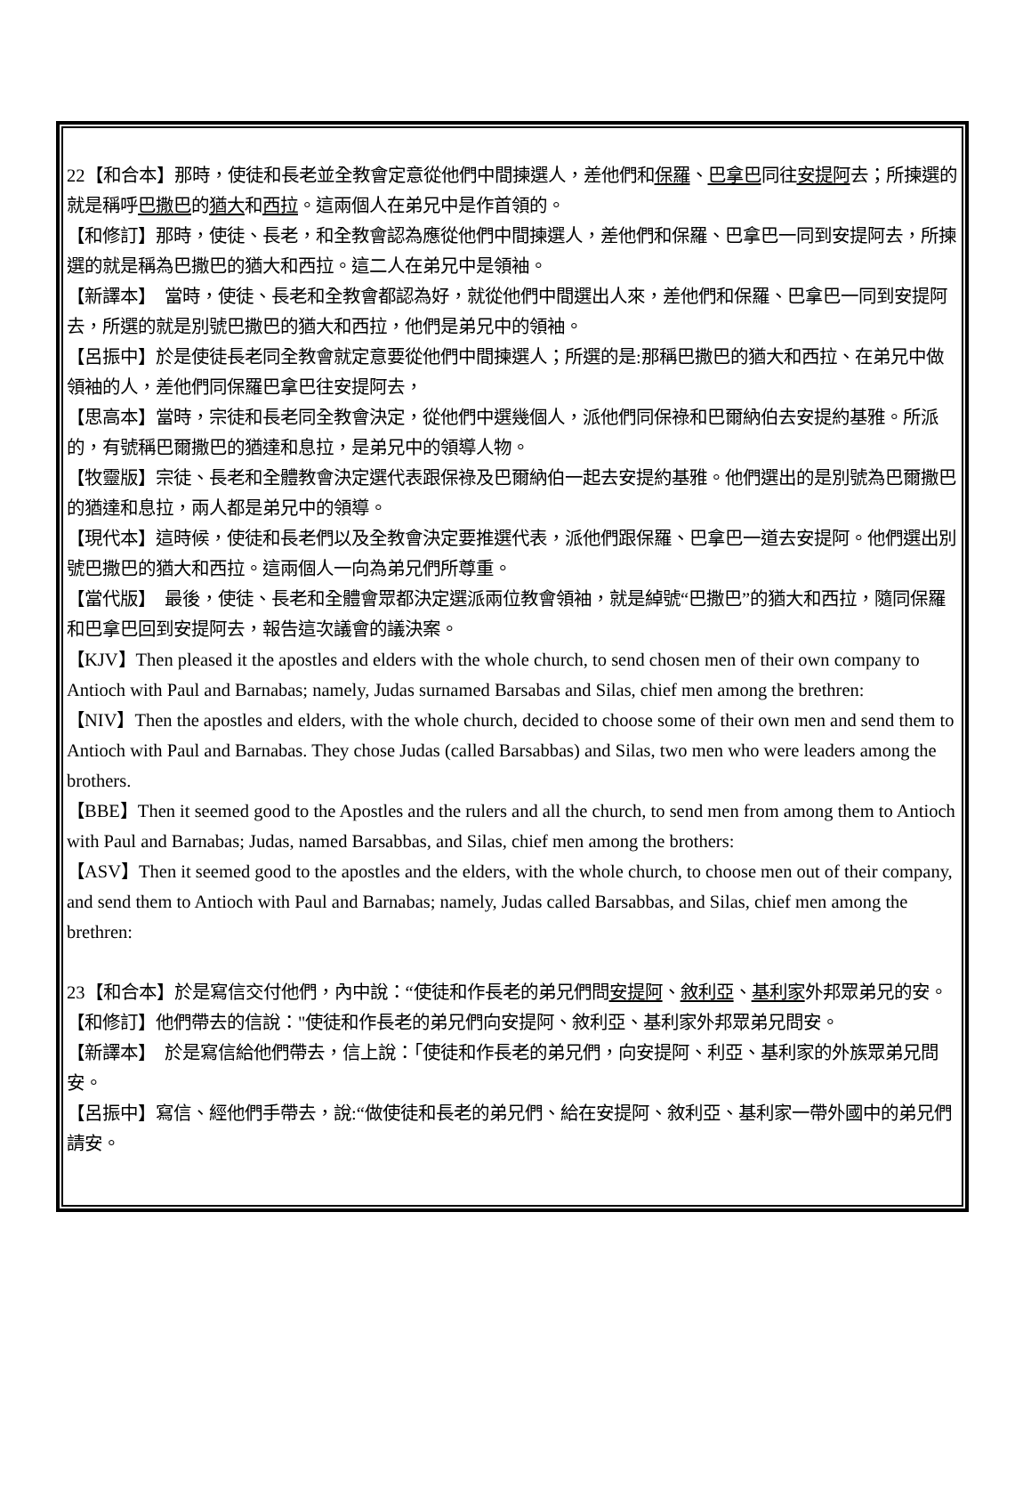22【和合本】那時，使徒和長老並全教會定意從他們中間揀選人，差他們和保羅、巴拿巴同往安提阿去；所揀選的就是稱呼巴撒巴的猶大和西拉。這兩個人在弟兄中是作首領的。
【和修訂】那時，使徒、長老，和全教會認為應從他們中間揀選人，差他們和保羅、巴拿巴一同到安提阿去，所揀選的就是稱為巴撒巴的猶大和西拉。這二人在弟兄中是領袖。
【新譯本】　當時，使徒、長老和全教會都認為好，就從他們中間選出人來，差他們和保羅、巴拿巴一同到安提阿去，所選的就是別號巴撒巴的猶大和西拉，他們是弟兄中的領袖。
【呂振中】於是使徒長老同全教會就定意要從他們中間揀選人；所選的是:那稱巴撒巴的猶大和西拉、在弟兄中做領袖的人，差他們同保羅巴拿巴往安提阿去，
【思高本】當時，宗徒和長老同全教會決定，從他們中選幾個人，派他們同保祿和巴爾納伯去安提約基雅。所派的，有號稱巴爾撒巴的猶達和息拉，是弟兄中的領導人物。
【牧靈版】宗徒、長老和全體教會決定選代表跟保祿及巴爾納伯一起去安提約基雅。他們選出的是別號為巴爾撒巴的猶達和息拉，兩人都是弟兄中的領導。
【現代本】這時候，使徒和長老們以及全教會決定要推選代表，派他們跟保羅、巴拿巴一道去安提阿。他們選出別號巴撒巴的猶大和西拉。這兩個人一向為弟兄們所尊重。
【當代版】　最後，使徒、長老和全體會眾都決定選派兩位教會領袖，就是綽號“巴撒巴”的猶大和西拉，隨同保羅和巴拿巴回到安提阿去，報告這次議會的議決案。
【KJV】Then pleased it the apostles and elders with the whole church, to send chosen men of their own company to Antioch with Paul and Barnabas; namely, Judas surnamed Barsabas and Silas, chief men among the brethren:
【NIV】Then the apostles and elders, with the whole church, decided to choose some of their own men and send them to Antioch with Paul and Barnabas. They chose Judas (called Barsabbas) and Silas, two men who were leaders among the brothers.
【BBE】Then it seemed good to the Apostles and the rulers and all the church, to send men from among them to Antioch with Paul and Barnabas; Judas, named Barsabbas, and Silas, chief men among the brothers:
【ASV】Then it seemed good to the apostles and the elders, with the whole church, to choose men out of their company, and send them to Antioch with Paul and Barnabas; namely, Judas called Barsabbas, and Silas, chief men among the brethren:
23【和合本】於是寫信交付他們，內中說：“使徒和作長老的弟兄們問安提阿、敘利亞、基利家外邦眾弟兄的安。
【和修訂】他們帶去的信說："使徒和作長老的弟兄們向安提阿、敘利亞、基利家外邦眾弟兄問安。
【新譯本】　於是寫信給他們帶去，信上說：「使徒和作長老的弟兄們，向安提阿、利亞、基利家的外族眾弟兄問安。
【呂振中】寫信、經他們手帶去，說:“做使徒和長老的弟兄們、給在安提阿、敘利亞、基利家一帶外國中的弟兄們請安。